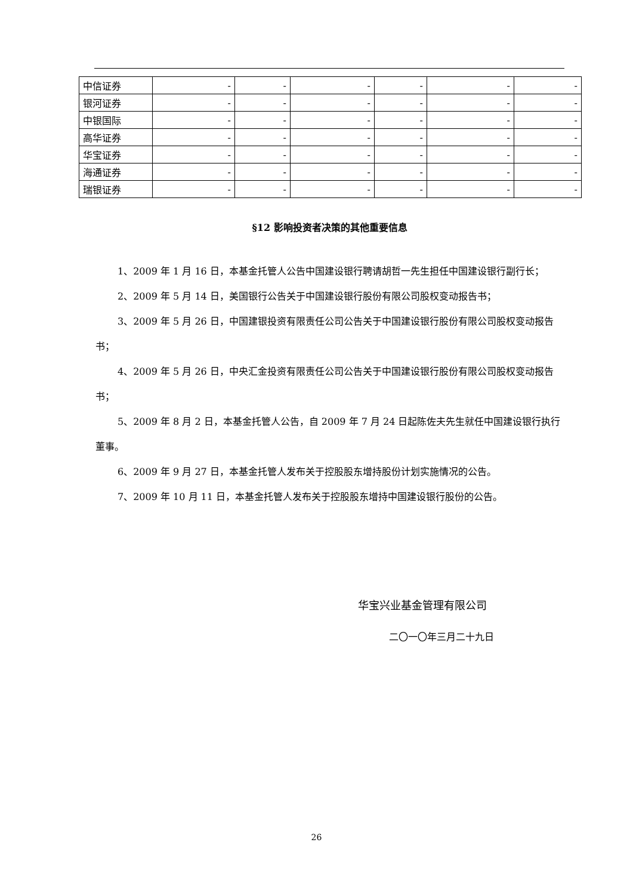| 中信证券 | - | - | - | - | - | - |
| 银河证券 | - | - | - | - | - | - |
| 中银国际 | - | - | - | - | - | - |
| 高华证券 | - | - | - | - | - | - |
| 华宝证券 | - | - | - | - | - | - |
| 海通证券 | - | - | - | - | - | - |
| 瑞银证券 | - | - | - | - | - | - |
§12 影响投资者决策的其他重要信息
1、2009 年 1 月 16 日，本基金托管人公告中国建设银行聘请胡哲一先生担任中国建设银行副行长；
2、2009 年 5 月 14 日，美国银行公告关于中国建设银行股份有限公司股权变动报告书；
3、2009 年 5 月 26 日，中国建银投资有限责任公司公告关于中国建设银行股份有限公司股权变动报告书；
4、2009 年 5 月 26 日，中央汇金投资有限责任公司公告关于中国建设银行股份有限公司股权变动报告书；
5、2009 年 8 月 2 日，本基金托管人公告，自 2009 年 7 月 24 日起陈佐夫先生就任中国建设银行执行董事。
6、2009 年 9 月 27 日，本基金托管人发布关于控股股东增持股份计划实施情况的公告。
7、2009 年 10 月 11 日，本基金托管人发布关于控股股东增持中国建设银行股份的公告。
华宝兴业基金管理有限公司
二〇一〇年三月二十九日
26